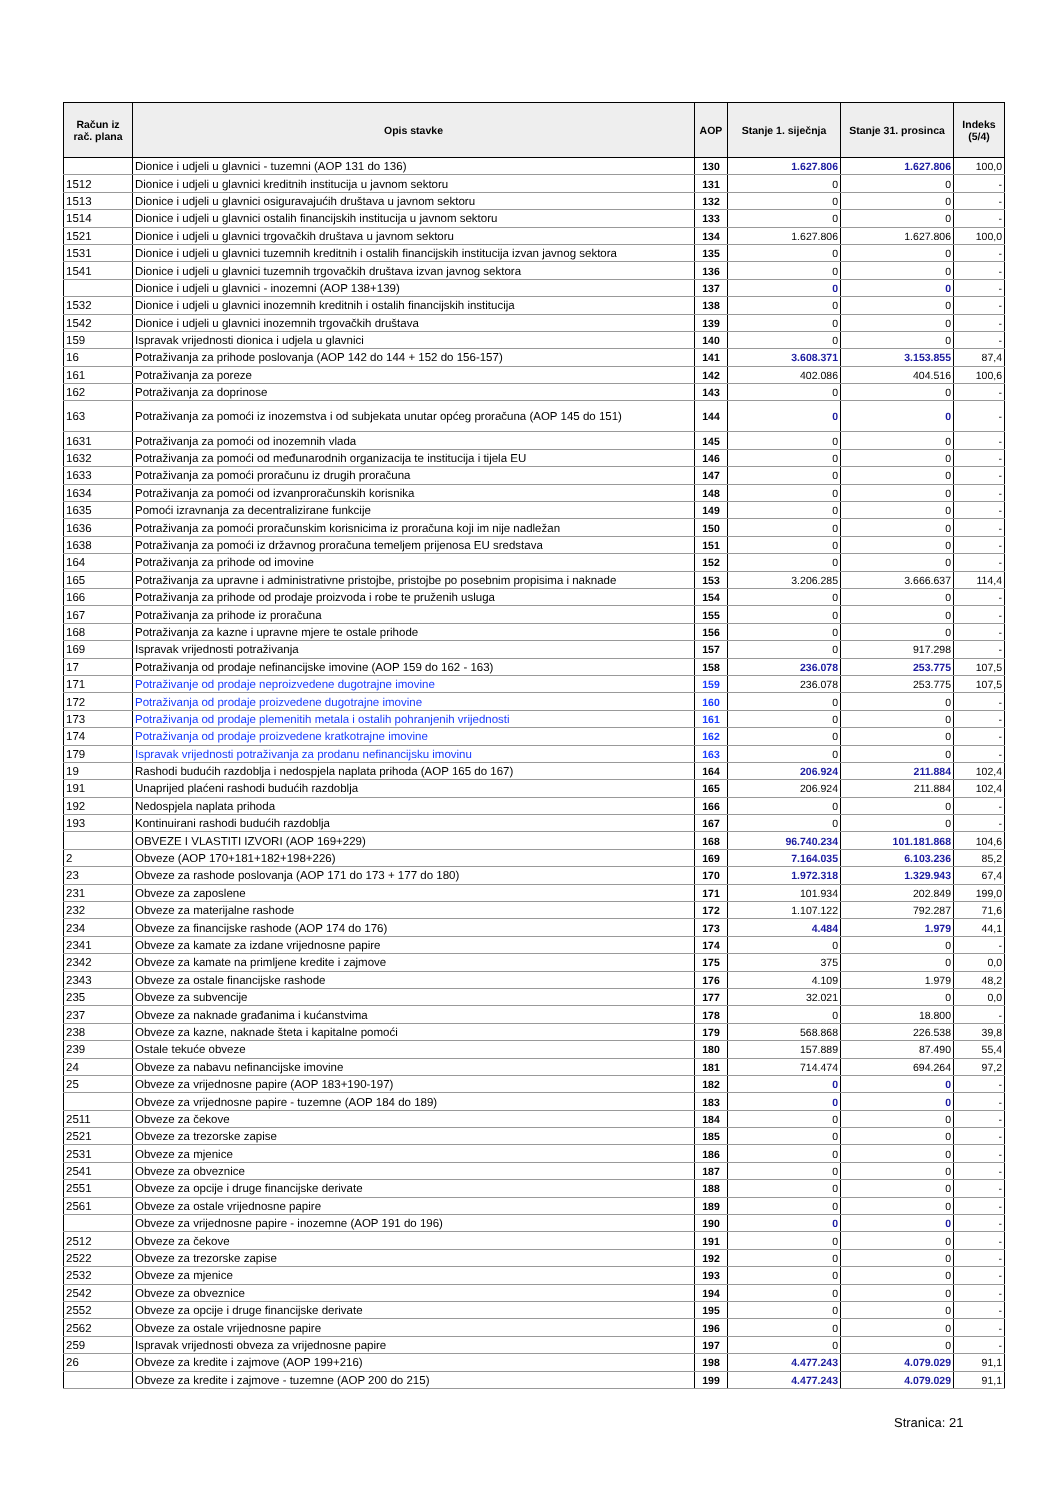| Račun iz rač. plana | Opis stavke | AOP | Stanje 1. siječnja | Stanje 31. prosinca | Indeks (5/4) |
| --- | --- | --- | --- | --- | --- |
| | Dionice i udjeli u glavnici - tuzemni (AOP 131 do 136) | 130 | 1.627.806 | 1.627.806 | 100,0 |
| 1512 | Dionice i udjeli u glavnici kreditnih institucija u javnom sektoru | 131 | 0 | 0 | - |
| 1513 | Dionice i udjeli u glavnici osiguravajućih društava u javnom sektoru | 132 | 0 | 0 | - |
| 1514 | Dionice i udjeli u glavnici ostalih financijskih institucija u javnom sektoru | 133 | 0 | 0 | - |
| 1521 | Dionice i udjeli u glavnici trgovačkih društava u javnom sektoru | 134 | 1.627.806 | 1.627.806 | 100,0 |
| 1531 | Dionice i udjeli u glavnici tuzemnih kreditnih i ostalih financijskih institucija izvan javnog sektora | 135 | 0 | 0 | - |
| 1541 | Dionice i udjeli u glavnici tuzemnih trgovačkih društava izvan javnog sektora | 136 | 0 | 0 | - |
| | Dionice i udjeli u glavnici - inozemni (AOP 138+139) | 137 | 0 | 0 | - |
| 1532 | Dionice i udjeli u glavnici inozemnih kreditnih i ostalih financijskih institucija | 138 | 0 | 0 | - |
| 1542 | Dionice i udjeli u glavnici inozemnih trgovačkih društava | 139 | 0 | 0 | - |
| 159 | Ispravak vrijednosti dionica i udjela u glavnici | 140 | 0 | 0 | - |
| 16 | Potraživanja za prihode poslovanja (AOP 142 do 144 + 152 do 156-157) | 141 | 3.608.371 | 3.153.855 | 87,4 |
| 161 | Potraživanja za poreze | 142 | 402.086 | 404.516 | 100,6 |
| 162 | Potraživanja za doprinose | 143 | 0 | 0 | - |
| 163 | Potraživanja za pomoći iz inozemstva i od subjekata unutar općeg proračuna (AOP 145 do 151) | 144 | 0 | 0 | - |
| 1631 | Potraživanja za pomoći od inozemnih vlada | 145 | 0 | 0 | - |
| 1632 | Potraživanja za pomoći od međunarodnih organizacija te institucija i tijela EU | 146 | 0 | 0 | - |
| 1633 | Potraživanja za pomoći proračunu iz drugih proračuna | 147 | 0 | 0 | - |
| 1634 | Potraživanja za pomoći od izvanproračunskih korisnika | 148 | 0 | 0 | - |
| 1635 | Pomoći izravnanja za decentralizirane funkcije | 149 | 0 | 0 | - |
| 1636 | Potraživanja za pomoći proračunskim korisnicima iz proračuna koji im nije nadležan | 150 | 0 | 0 | - |
| 1638 | Potraživanja za pomoći iz državnog proračuna temeljem prijenosa EU sredstava | 151 | 0 | 0 | - |
| 164 | Potraživanja za prihode od imovine | 152 | 0 | 0 | - |
| 165 | Potraživanja za upravne i administrativne pristojbe, pristojbe po posebnim propisima i naknade | 153 | 3.206.285 | 3.666.637 | 114,4 |
| 166 | Potraživanja za prihode od prodaje proizvoda i robe te pruženih usluga | 154 | 0 | 0 | - |
| 167 | Potraživanja za prihode iz proračuna | 155 | 0 | 0 | - |
| 168 | Potraživanja za kazne i upravne mjere te ostale prihode | 156 | 0 | 0 | - |
| 169 | Ispravak vrijednosti potraživanja | 157 | 0 | 917.298 | - |
| 17 | Potraživanja od prodaje nefinancijske imovine (AOP 159 do 162 - 163) | 158 | 236.078 | 253.775 | 107,5 |
| 171 | Potraživanje od prodaje neproizvedene dugotrajne imovine | 159 | 236.078 | 253.775 | 107,5 |
| 172 | Potraživanja od prodaje proizvedene dugotrajne imovine | 160 | 0 | 0 | - |
| 173 | Potraživanja od prodaje plemenitih metala i ostalih pohranjenih vrijednosti | 161 | 0 | 0 | - |
| 174 | Potraživanja od prodaje proizvedene kratkotrajne imovine | 162 | 0 | 0 | - |
| 179 | Ispravak vrijednosti potraživanja za prodanu nefinancijsku imovinu | 163 | 0 | 0 | - |
| 19 | Rashodi budućih razdoblja i nedospjela naplata prihoda (AOP 165 do 167) | 164 | 206.924 | 211.884 | 102,4 |
| 191 | Unaprijed plaćeni rashodi budućih razdoblja | 165 | 206.924 | 211.884 | 102,4 |
| 192 | Nedospjela naplata prihoda | 166 | 0 | 0 | - |
| 193 | Kontinuirani rashodi budućih razdoblja | 167 | 0 | 0 | - |
| | OBVEZE I VLASTITI IZVORI (AOP 169+229) | 168 | 96.740.234 | 101.181.868 | 104,6 |
| 2 | Obveze (AOP 170+181+182+198+226) | 169 | 7.164.035 | 6.103.236 | 85,2 |
| 23 | Obveze za rashode poslovanja (AOP 171 do 173 + 177 do 180) | 170 | 1.972.318 | 1.329.943 | 67,4 |
| 231 | Obveze za zaposlene | 171 | 101.934 | 202.849 | 199,0 |
| 232 | Obveze za materijalne rashode | 172 | 1.107.122 | 792.287 | 71,6 |
| 234 | Obveze za financijske rashode (AOP 174 do 176) | 173 | 4.484 | 1.979 | 44,1 |
| 2341 | Obveze za kamate za izdane vrijednosne papire | 174 | 0 | 0 | - |
| 2342 | Obveze za kamate na primljene kredite i zajmove | 175 | 375 | 0 | 0,0 |
| 2343 | Obveze za ostale financijske rashode | 176 | 4.109 | 1.979 | 48,2 |
| 235 | Obveze za subvencije | 177 | 32.021 | 0 | 0,0 |
| 237 | Obveze za naknade građanima i kućanstvima | 178 | 0 | 18.800 | - |
| 238 | Obveze za kazne, naknade šteta i kapitalne pomoći | 179 | 568.868 | 226.538 | 39,8 |
| 239 | Ostale tekuće obveze | 180 | 157.889 | 87.490 | 55,4 |
| 24 | Obveze za nabavu nefinancijske imovine | 181 | 714.474 | 694.264 | 97,2 |
| 25 | Obveze za vrijednosne papire (AOP 183+190-197) | 182 | 0 | 0 | - |
| | Obveze za vrijednosne papire - tuzemne (AOP 184 do 189) | 183 | 0 | 0 | - |
| 2511 | Obveze za čekove | 184 | 0 | 0 | - |
| 2521 | Obveze za trezorske zapise | 185 | 0 | 0 | - |
| 2531 | Obveze za mjenice | 186 | 0 | 0 | - |
| 2541 | Obveze za obveznice | 187 | 0 | 0 | - |
| 2551 | Obveze za opcije i druge financijske derivate | 188 | 0 | 0 | - |
| 2561 | Obveze za ostale vrijednosne papire | 189 | 0 | 0 | - |
| | Obveze za vrijednosne papire - inozemne (AOP 191 do 196) | 190 | 0 | 0 | - |
| 2512 | Obveze za čekove | 191 | 0 | 0 | - |
| 2522 | Obveze za trezorske zapise | 192 | 0 | 0 | - |
| 2532 | Obveze za mjenice | 193 | 0 | 0 | - |
| 2542 | Obveze za obveznice | 194 | 0 | 0 | - |
| 2552 | Obveze za opcije i druge financijske derivate | 195 | 0 | 0 | - |
| 2562 | Obveze za ostale vrijednosne papire | 196 | 0 | 0 | - |
| 259 | Ispravak vrijednosti obveza za vrijednosne papire | 197 | 0 | 0 | - |
| 26 | Obveze za kredite i zajmove (AOP 199+216) | 198 | 4.477.243 | 4.079.029 | 91,1 |
| | Obveze za kredite i zajmove - tuzemne (AOP 200 do 215) | 199 | 4.477.243 | 4.079.029 | 91,1 |
Stranica: 21